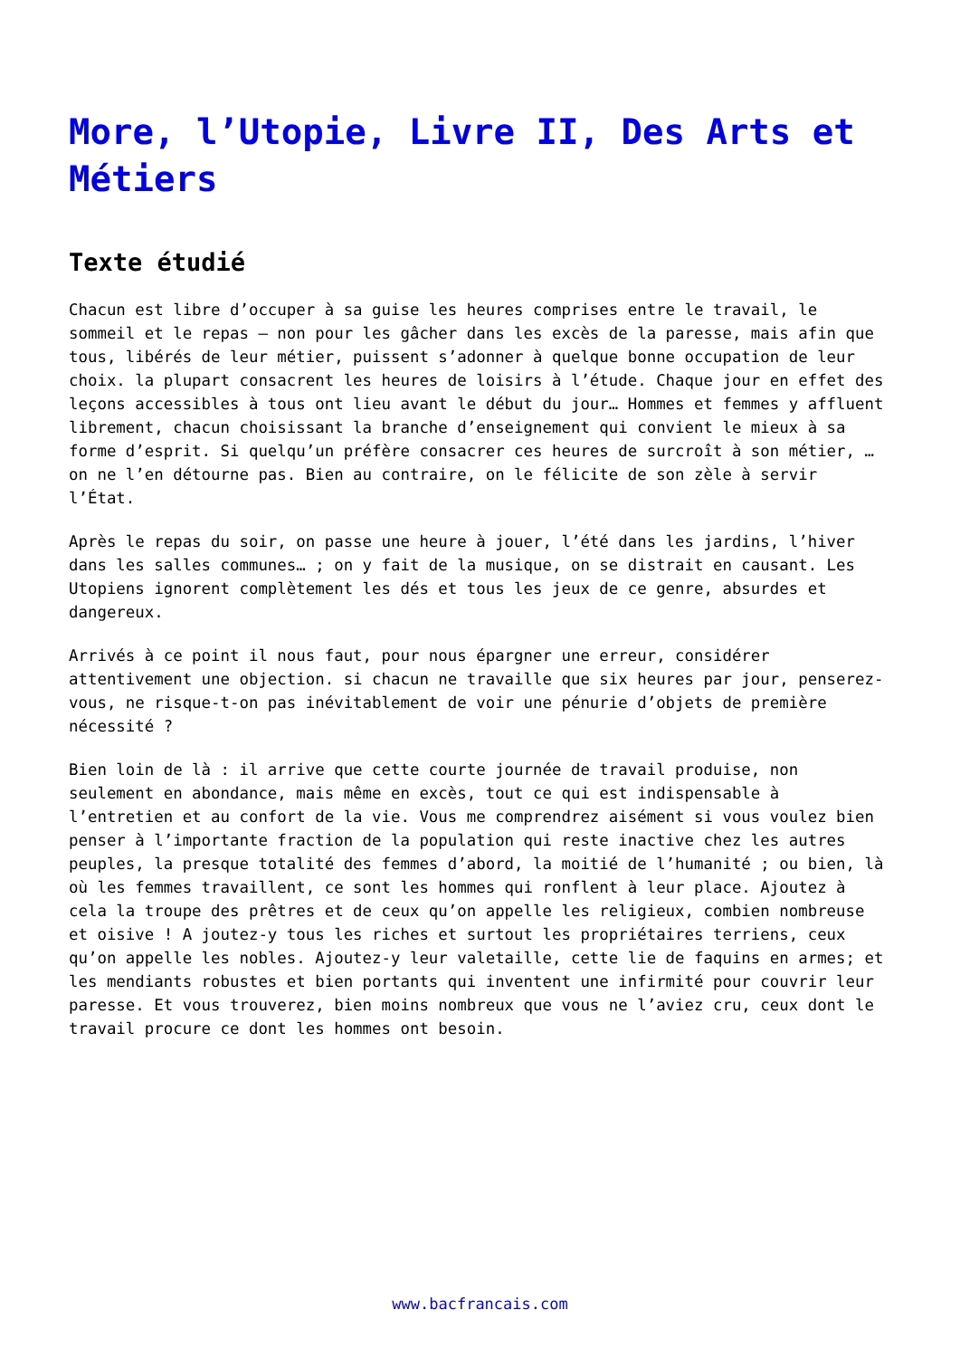More, l’Utopie, Livre II, Des Arts et Métiers
Texte étudié
Chacun est libre d’occuper à sa guise les heures comprises entre le travail, le sommeil et le repas – non pour les gâcher dans les excès de la paresse, mais afin que tous, libérés de leur métier, puissent s’adonner à quelque bonne occupation de leur choix. la plupart consacrent les heures de loisirs à l’étude. Chaque jour en effet des leçons accessibles à tous ont lieu avant le début du jour… Hommes et femmes y affluent librement, chacun choisissant la branche d’enseignement qui convient le mieux à sa forme d’esprit. Si quelqu’un préfère consacrer ces heures de surcroît à son métier, … on ne l’en détourne pas. Bien au contraire, on le félicite de son zèle à servir l’État.
Après le repas du soir, on passe une heure à jouer, l’été dans les jardins, l’hiver dans les salles communes… ; on y fait de la musique, on se distrait en causant. Les Utopiens ignorent complètement les dés et tous les jeux de ce genre, absurdes et dangereux.
Arrivés à ce point il nous faut, pour nous épargner une erreur, considérer attentivement une objection. si chacun ne travaille que six heures par jour, penserez-vous, ne risque-t-on pas inévitablement de voir une pénurie d’objets de première nécessité ?
Bien loin de là : il arrive que cette courte journée de travail produise, non seulement en abondance, mais même en excès, tout ce qui est indispensable à l’entretien et au confort de la vie. Vous me comprendrez aisément si vous voulez bien penser à l’importante fraction de la population qui reste inactive chez les autres peuples, la presque totalité des femmes d’abord, la moitié de l’humanité ; ou bien, là où les femmes travaillent, ce sont les hommes qui ronflent à leur place. Ajoutez à cela la troupe des prêtres et de ceux qu’on appelle les religieux, combien nombreuse et oisive ! A joutez-y tous les riches et surtout les propriétaires terriens, ceux qu’on appelle les nobles. Ajoutez-y leur valetaille, cette lie de faquins en armes; et les mendiants robustes et bien portants qui inventent une infirmité pour couvrir leur paresse. Et vous trouverez, bien moins nombreux que vous ne l’aviez cru, ceux dont le travail procure ce dont les hommes ont besoin.
www.bacfrancais.com